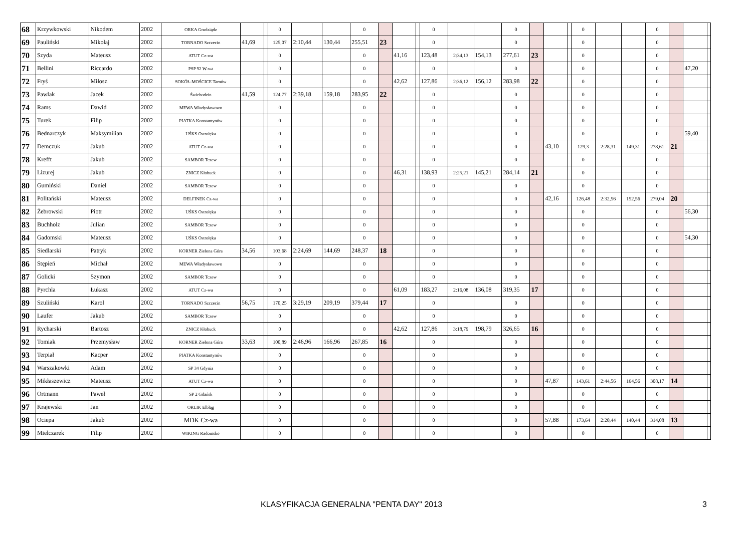| 68 | Krzywkowski | Nikodem | 2002 | ORKA Grudziądz | | | 0 | | | 0 | | | | 0 | | | 0 | | | | 0 | | | 0 | | | |
| 69 | Pauliński | Mikołaj | 2002 | TORNADO Szczecin | 41,69 | | 125,07 | 2:10,44 | 130,44 | 255,51 | 23 | | | 0 | | | 0 | | | | 0 | | | 0 | | | |
| 70 | Szyda | Mateusz | 2002 | ATUT Cz-wa | | | 0 | | | 0 | | 41,16 | | 123,48 | 2:34,13 | 154,13 | 277,61 | 23 | | | 0 | | | 0 | | | |
| 71 | Bellini | Riccardo | 2002 | PSP 92 W-wa | | | 0 | | | 0 | | | | 0 | | | 0 | | | | 0 | | | 0 | | 47,20 | |
| 72 | Fryś | Miłosz | 2002 | SOKÓŁ-MOŚCICE Tarnów | | | 0 | | | 0 | | 42,62 | | 127,86 | 2:36,12 | 156,12 | 283,98 | 22 | | | 0 | | | 0 | | | |
| 73 | Pawlak | Jacek | 2002 | Świebodzin | 41,59 | | 124,77 | 2:39,18 | 159,18 | 283,95 | 22 | | | 0 | | | 0 | | | | 0 | | | 0 | | | |
| 74 | Rams | Dawid | 2002 | MEWA Władysławowo | | | 0 | | | 0 | | | | 0 | | | 0 | | | | 0 | | | 0 | | | |
| 75 | Turek | Filip | 2002 | PIATKA Konstantynów | | | 0 | | | 0 | | | | 0 | | | 0 | | | | 0 | | | 0 | | | |
| 76 | Bednarczyk | Maksymilian | 2002 | UŚKS Ostrołęka | | | 0 | | | 0 | | | | 0 | | | 0 | | | | 0 | | | 0 | | 59,40 | |
| 77 | Demczuk | Jakub | 2002 | ATUT Cz-wa | | | 0 | | | 0 | | | | 0 | | | 0 | | 43,10 | | 129,3 | 2:28,31 | 149,31 | 278,61 | 21 | | |
| 78 | Krefft | Jakub | 2002 | SAMBOR Tczew | | | 0 | | | 0 | | | | 0 | | | 0 | | | | 0 | | | 0 | | | |
| 79 | Lizurej | Jakub | 2002 | ZNICZ Kłobuck | | | 0 | | | 0 | | 46,31 | | 138,93 | 2:25,21 | 145,21 | 284,14 | 21 | | | 0 | | | 0 | | | |
| 80 | Gumiński | Daniel | 2002 | SAMBOR Tczew | | | 0 | | | 0 | | | | 0 | | | 0 | | | | 0 | | | 0 | | | |
| 81 | Politański | Mateusz | 2002 | DELFINEK Cz-wa | | | 0 | | | 0 | | | | 0 | | | 0 | | 42,16 | | 126,48 | 2:32,56 | 152,56 | 279,04 | 20 | | |
| 82 | Żebrowski | Piotr | 2002 | UŚKS Ostrołęka | | | 0 | | | 0 | | | | 0 | | | 0 | | | | 0 | | | 0 | | 56,30 | |
| 83 | Buchholz | Julian | 2002 | SAMBOR Tczew | | | 0 | | | 0 | | | | 0 | | | 0 | | | | 0 | | | 0 | | | |
| 84 | Gadomski | Mateusz | 2002 | UŚKS Ostrołęka | | | 0 | | | 0 | | | | 0 | | | 0 | | | | 0 | | | 0 | | 54,30 | |
| 85 | Siedlarski | Patryk | 2002 | KORNER Zielona Góra | 34,56 | | 103,68 | 2:24,69 | 144,69 | 248,37 | 18 | | | 0 | | | 0 | | | | 0 | | | 0 | | | |
| 86 | Stępień | Michał | 2002 | MEWA Władysławowo | | | 0 | | | 0 | | | | 0 | | | 0 | | | | 0 | | | 0 | | | |
| 87 | Golicki | Szymon | 2002 | SAMBOR Tczew | | | 0 | | | 0 | | | | 0 | | | 0 | | | | 0 | | | 0 | | | |
| 88 | Pyrchla | Łukasz | 2002 | ATUT Cz-wa | | | 0 | | | 0 | | 61,09 | | 183,27 | 2:16,08 | 136,08 | 319,35 | 17 | | | 0 | | | 0 | | | |
| 89 | Szuliński | Karol | 2002 | TORNADO Szczecin | 56,75 | | 170,25 | 3:29,19 | 209,19 | 379,44 | 17 | | | 0 | | | 0 | | | | 0 | | | 0 | | | |
| 90 | Laufer | Jakub | 2002 | SAMBOR Tczew | | | 0 | | | 0 | | | | 0 | | | 0 | | | | 0 | | | 0 | | | |
| 91 | Rycharski | Bartosz | 2002 | ZNICZ Kłobuck | | | 0 | | | 0 | | 42,62 | | 127,86 | 3:18,79 | 198,79 | 326,65 | 16 | | | 0 | | | 0 | | | |
| 92 | Tomiak | Przemysław | 2002 | KORNER Zielona Góra | 33,63 | | 100,89 | 2:46,96 | 166,96 | 267,85 | 16 | | | 0 | | | 0 | | | | 0 | | | 0 | | | |
| 93 | Terpiał | Kacper | 2002 | PIATKA Konstantynów | | | 0 | | | 0 | | | | 0 | | | 0 | | | | 0 | | | 0 | | | |
| 94 | Warszakowki | Adam | 2002 | SP 34 Gdynia | | | 0 | | | 0 | | | | 0 | | | 0 | | | | 0 | | | 0 | | | |
| 95 | Mikłaszewicz | Mateusz | 2002 | ATUT Cz-wa | | | 0 | | | 0 | | | | 0 | | | 0 | | 47,87 | | 143,61 | 2:44,56 | 164,56 | 308,17 | 14 | | |
| 96 | Ortmann | Paweł | 2002 | SP 2 Gdańsk | | | 0 | | | 0 | | | | 0 | | | 0 | | | | 0 | | | 0 | | | |
| 97 | Krajewski | Jan | 2002 | ORLIK Elbląg | | | 0 | | | 0 | | | | 0 | | | 0 | | | | 0 | | | 0 | | | |
| 98 | Ociepa | Jakub | 2002 | MDK Cz-wa | | | 0 | | | 0 | | | | 0 | | | 0 | | 57,88 | | 173,64 | 2:20,44 | 140,44 | 314,08 | 13 | | |
| 99 | Mielczarek | Filip | 2002 | WIKING Radomsko | | | 0 | | | 0 | | | | 0 | | | 0 | | | | 0 | | | 0 | | | |
KLASYFIKACJA GENERALNA "PENTA DAY" 2013 3